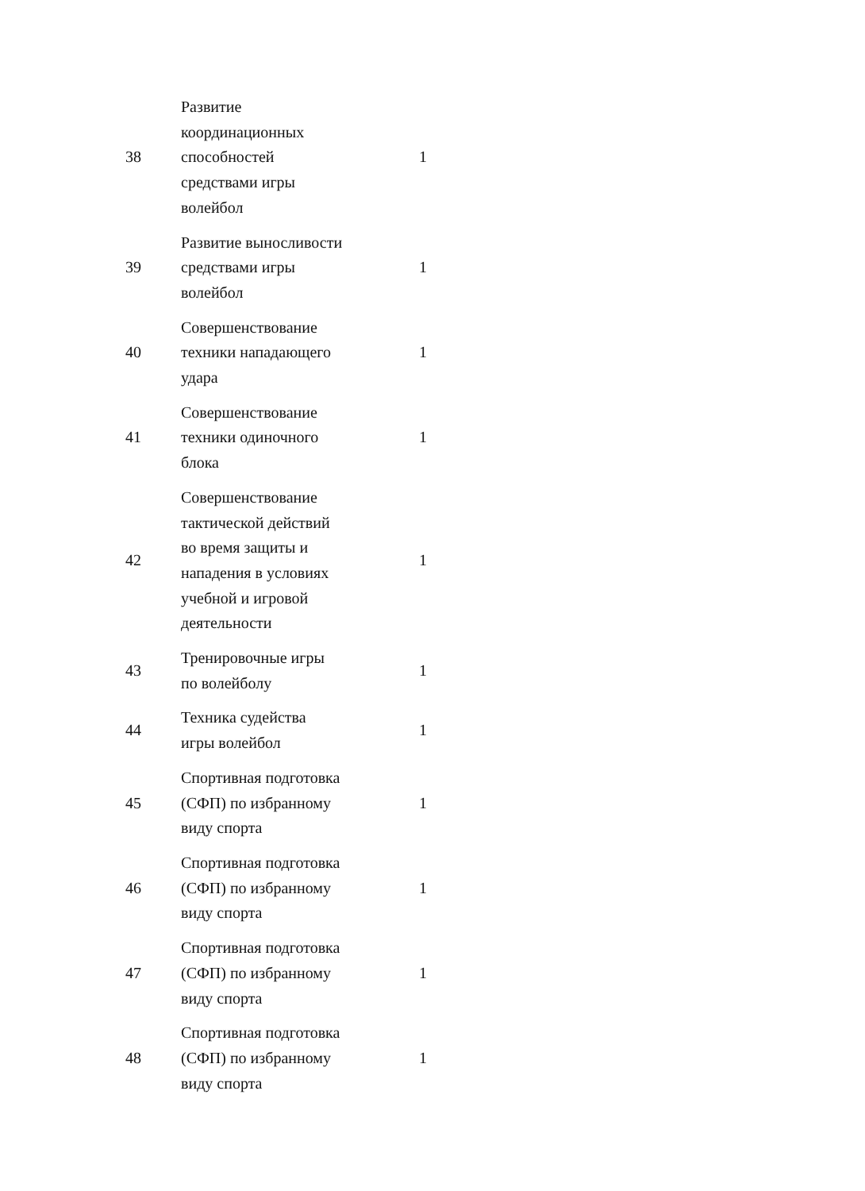| 38 | Развитие координационных способностей средствами игры волейбол | 1 |
| 39 | Развитие выносливости средствами игры волейбол | 1 |
| 40 | Совершенствование техники нападающего удара | 1 |
| 41 | Совершенствование техники одиночного блока | 1 |
| 42 | Совершенствование тактической действий во время защиты и нападения в условиях учебной и игровой деятельности | 1 |
| 43 | Тренировочные игры по волейболу | 1 |
| 44 | Техника судейства игры волейбол | 1 |
| 45 | Спортивная подготовка (СФП) по избранному виду спорта | 1 |
| 46 | Спортивная подготовка (СФП) по избранному виду спорта | 1 |
| 47 | Спортивная подготовка (СФП) по избранному виду спорта | 1 |
| 48 | Спортивная подготовка (СФП) по избранному виду спорта | 1 |